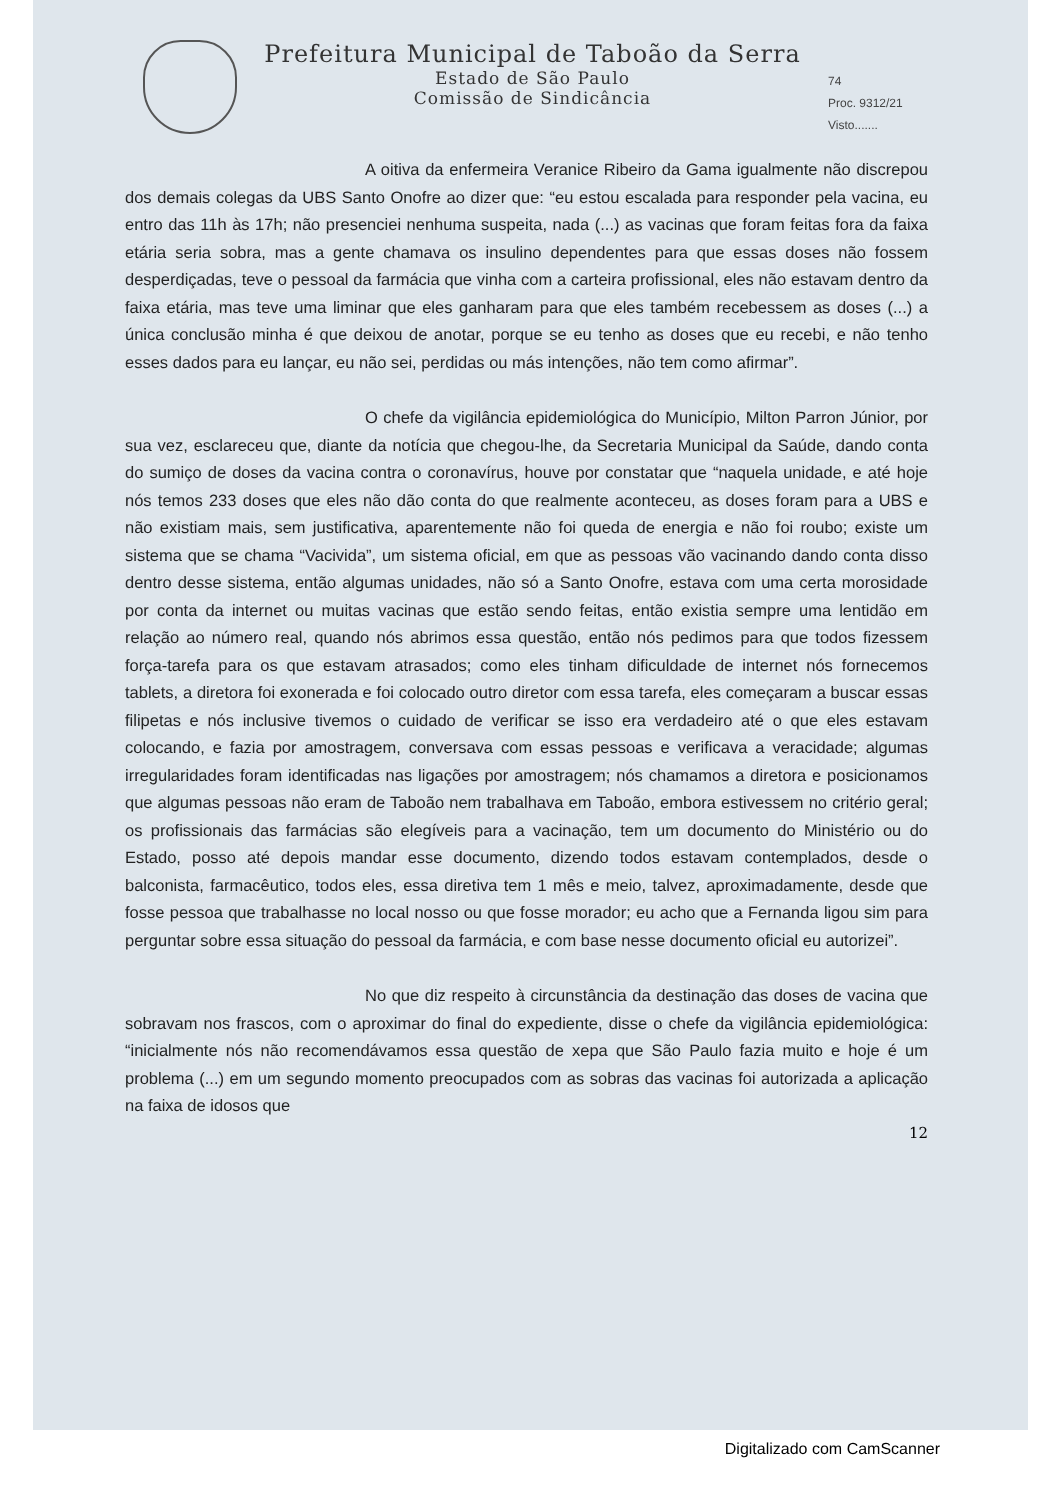Prefeitura Municipal de Taboão da Serra
Estado de São Paulo
Comissão de Sindicância
74
Proc. 9312/21
Visto.......
A oitiva da enfermeira Veranice Ribeiro da Gama igualmente não discrepou dos demais colegas da UBS Santo Onofre ao dizer que: “eu estou escalada para responder pela vacina, eu entro das 11h às 17h; não presenciei nenhuma suspeita, nada (...) as vacinas que foram feitas fora da faixa etária seria sobra, mas a gente chamava os insulino dependentes para que essas doses não fossem desperdiçadas, teve o pessoal da farmácia que vinha com a carteira profissional, eles não estavam dentro da faixa etária, mas teve uma liminar que eles ganharam para que eles também recebessem as doses (...) a única conclusão minha é que deixou de anotar, porque se eu tenho as doses que eu recebi, e não tenho esses dados para eu lançar, eu não sei, perdidas ou más intenções, não tem como afirmar”.
O chefe da vigilância epidemiológica do Município, Milton Parron Júnior, por sua vez, esclareceu que, diante da notícia que chegou-lhe, da Secretaria Municipal da Saúde, dando conta do sumiço de doses da vacina contra o coronavírus, houve por constatar que “naquela unidade, e até hoje nós temos 233 doses que eles não dão conta do que realmente aconteceu, as doses foram para a UBS e não existiam mais, sem justificativa, aparentemente não foi queda de energia e não foi roubo; existe um sistema que se chama “Vacivida”, um sistema oficial, em que as pessoas vão vacinando dando conta disso dentro desse sistema, então algumas unidades, não só a Santo Onofre, estava com uma certa morosidade por conta da internet ou muitas vacinas que estão sendo feitas, então existia sempre uma lentidão em relação ao número real, quando nós abrimos essa questão, então nós pedimos para que todos fizessem força-tarefa para os que estavam atrasados; como eles tinham dificuldade de internet nós fornecemos tablets, a diretora foi exonerada e foi colocado outro diretor com essa tarefa, eles começaram a buscar essas filipetas e nós inclusive tivemos o cuidado de verificar se isso era verdadeiro até o que eles estavam colocando, e fazia por amostragem, conversava com essas pessoas e verificava a veracidade; algumas irregularidades foram identificadas nas ligações por amostragem; nós chamamos a diretora e posicionamos que algumas pessoas não eram de Taboão nem trabalhava em Taboão, embora estivessem no critério geral; os profissionais das farmácias são elegíveis para a vacinação, tem um documento do Ministério ou do Estado, posso até depois mandar esse documento, dizendo todos estavam contemplados, desde o balconista, farmacêutico, todos eles, essa diretiva tem 1 mês e meio, talvez, aproximadamente, desde que fosse pessoa que trabalhasse no local nosso ou que fosse morador; eu acho que a Fernanda ligou sim para perguntar sobre essa situação do pessoal da farmácia, e com base nesse documento oficial eu autorizei”.
No que diz respeito à circunstância da destinação das doses de vacina que sobravam nos frascos, com o aproximar do final do expediente, disse o chefe da vigilância epidemiológica: “inicialmente nós não recomendávamos essa questão de xepa que São Paulo fazia muito e hoje é um problema (...) em um segundo momento preocupados com as sobras das vacinas foi autorizada a aplicação na faixa de idosos que
12
Digitalizado com CamScanner